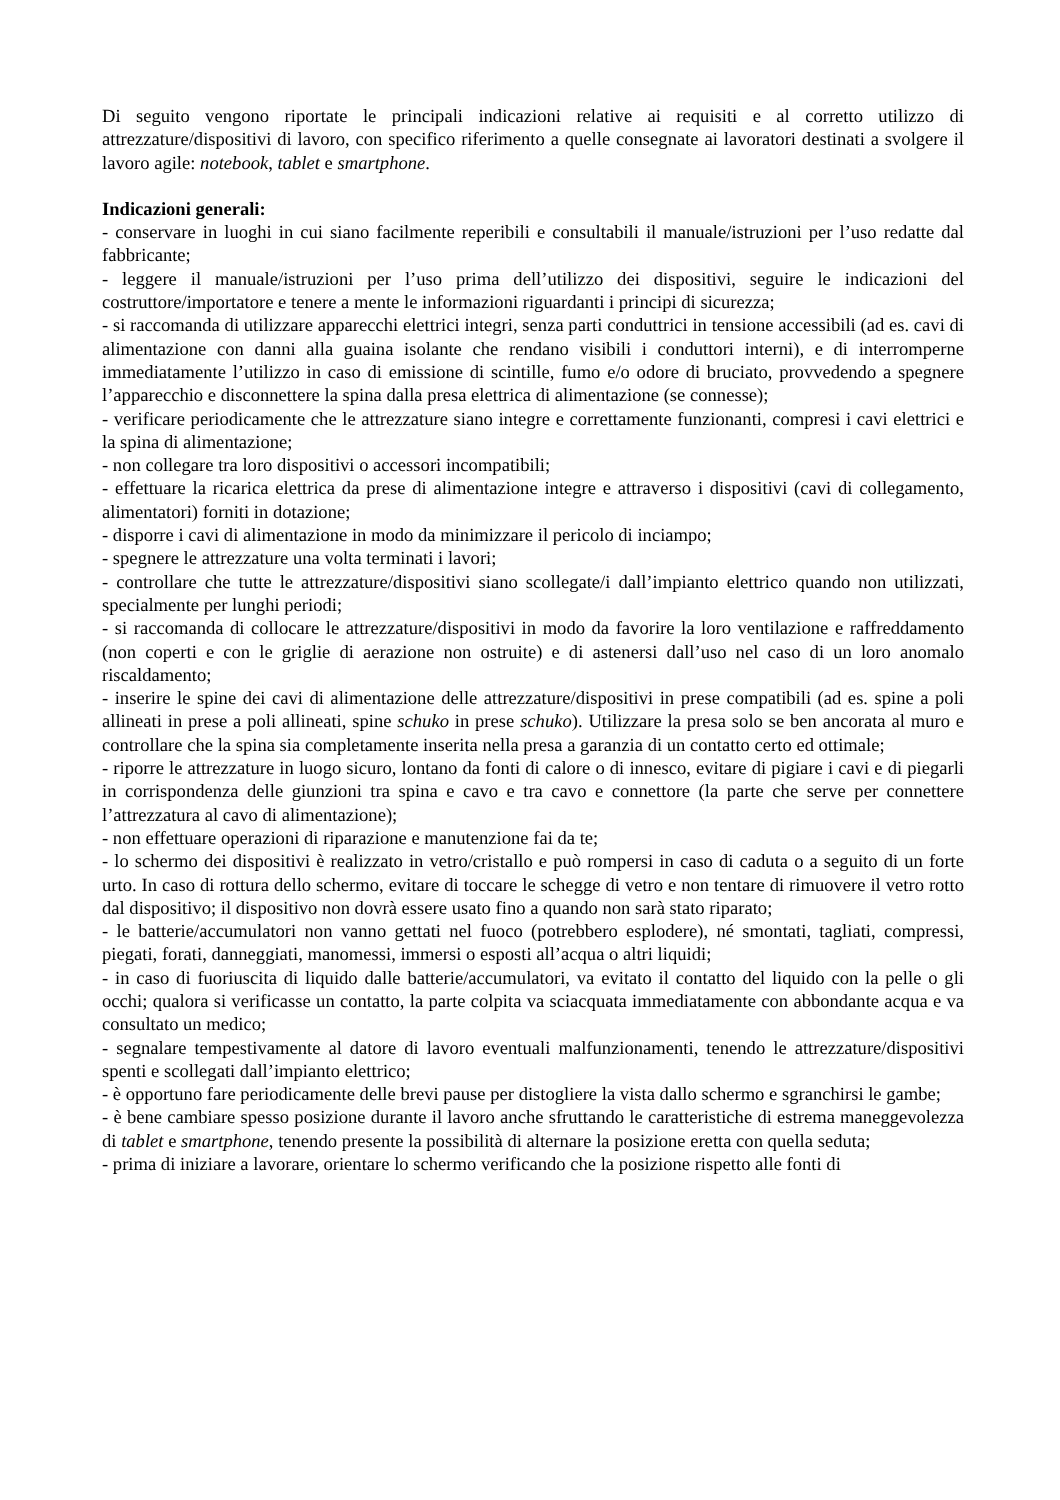Di seguito vengono riportate le principali indicazioni relative ai requisiti e al corretto utilizzo di attrezzature/dispositivi di lavoro, con specifico riferimento a quelle consegnate ai lavoratori destinati a svolgere il lavoro agile: notebook, tablet e smartphone.
Indicazioni generali:
- conservare in luoghi in cui siano facilmente reperibili e consultabili il manuale/istruzioni per l’uso redatte dal fabbricante;
- leggere il manuale/istruzioni per l’uso prima dell’utilizzo dei dispositivi, seguire le indicazioni del costruttore/importatore e tenere a mente le informazioni riguardanti i principi di sicurezza;
- si raccomanda di utilizzare apparecchi elettrici integri, senza parti conduttrici in tensione accessibili (ad es. cavi di alimentazione con danni alla guaina isolante che rendano visibili i conduttori interni), e di interromperne immediatamente l’utilizzo in caso di emissione di scintille, fumo e/o odore di bruciato, provvedendo a spegnere l’apparecchio e disconnettere la spina dalla presa elettrica di alimentazione (se connesse);
- verificare periodicamente che le attrezzature siano integre e correttamente funzionanti, compresi i cavi elettrici e la spina di alimentazione;
- non collegare tra loro dispositivi o accessori incompatibili;
- effettuare la ricarica elettrica da prese di alimentazione integre e attraverso i dispositivi (cavi di collegamento, alimentatori) forniti in dotazione;
- disporre i cavi di alimentazione in modo da minimizzare il pericolo di inciampo;
- spegnere le attrezzature una volta terminati i lavori;
- controllare che tutte le attrezzature/dispositivi siano scollegate/i dall’impianto elettrico quando non utilizzati, specialmente per lunghi periodi;
- si raccomanda di collocare le attrezzature/dispositivi in modo da favorire la loro ventilazione e raffreddamento (non coperti e con le griglie di aerazione non ostruite) e di astenersi dall’uso nel caso di un loro anomalo riscaldamento;
- inserire le spine dei cavi di alimentazione delle attrezzature/dispositivi in prese compatibili (ad es. spine a poli allineati in prese a poli allineati, spine schuko in prese schuko). Utilizzare la presa solo se ben ancorata al muro e controllare che la spina sia completamente inserita nella presa a garanzia di un contatto certo ed ottimale;
- riporre le attrezzature in luogo sicuro, lontano da fonti di calore o di innesco, evitare di pigiare i cavi e di piegarli in corrispondenza delle giunzioni tra spina e cavo e tra cavo e connettore (la parte che serve per connettere l’attrezzatura al cavo di alimentazione);
- non effettuare operazioni di riparazione e manutenzione fai da te;
- lo schermo dei dispositivi è realizzato in vetro/cristallo e può rompersi in caso di caduta o a seguito di un forte urto. In caso di rottura dello schermo, evitare di toccare le schegge di vetro e non tentare di rimuovere il vetro rotto dal dispositivo; il dispositivo non dovrà essere usato fino a quando non sarà stato riparato;
- le batterie/accumulatori non vanno gettati nel fuoco (potrebbero esplodere), né smontati, tagliati, compressi, piegati, forati, danneggiati, manomessi, immersi o esposti all’acqua o altri liquidi;
- in caso di fuoriuscita di liquido dalle batterie/accumulatori, va evitato il contatto del liquido con la pelle o gli occhi; qualora si verificasse un contatto, la parte colpita va sciacquata immediatamente con abbondante acqua e va consultato un medico;
- segnalare tempestivamente al datore di lavoro eventuali malfunzionamenti, tenendo le attrezzature/dispositivi spenti e scollegati dall’impianto elettrico;
- è opportuno fare periodicamente delle brevi pause per distogliere la vista dallo schermo e sgranchirsi le gambe;
- è bene cambiare spesso posizione durante il lavoro anche sfruttando le caratteristiche di estrema maneggevolezza di tablet e smartphone, tenendo presente la possibilità di alternare la posizione eretta con quella seduta;
- prima di iniziare a lavorare, orientare lo schermo verificando che la posizione rispetto alle fonti di